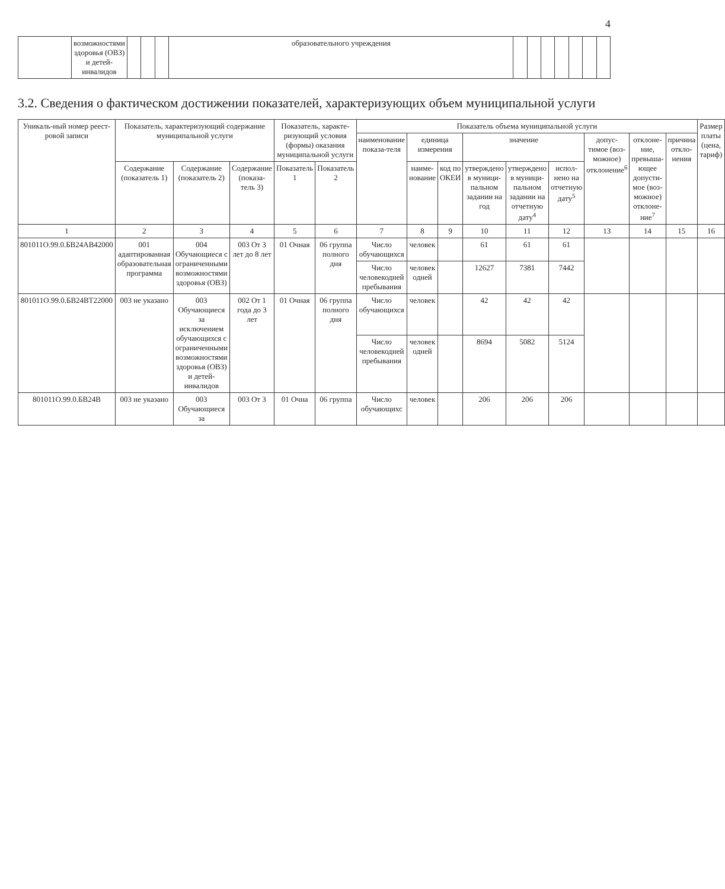4
| | возможностями здоровья (ОВЗ) и детей-инвалидов | | | | образовательного учреждения | | | | | | | |
3.2. Сведения о фактическом достижении показателей, характеризующих объем муниципальной услуги
| Уникаль-ный номер реест-ровой записи | Показатель, характеризующий содержание муниципальной услуги | | | Показатель, характе-ризующий условия (формы) оказания муниципальной услуги | | Показатель объема муниципальной услуги | | | | | | | | | Размер платы (цена, тариф) |
| --- | --- | --- | --- | --- | --- | --- | --- | --- | --- | --- | --- | --- | --- | --- | --- |
| | | | | | | наименование показа-теля | единица измерения | | значение | | | допус-тимое (воз-можное) отклонение<sup>6</sup> | отклоне-ние, превыша-ющее допусти-мое (воз-можное) отклоне-ние<sup>7</sup> | причина откло-нения | |
| | Содержание (показатель 1) | Содержание (показатель 2) | Содержание (показа-тель 3) | Показатель 1 | Показатель 2 | | наиме-нование | код по ОКЕИ | утверждено в муници-пальном задании на год | утверждено в муници-пальном задании на отчетную дату<sup>4</sup> | испол-нено на отчетную дату<sup>5</sup> | | | | |
| 1 | 2 | 3 | 4 | 5 | 6 | 7 | 8 | 9 | 10 | 11 | 12 | 13 | 14 | 15 | 16 |
| 801011О.99.0.БВ24АВ42000 | 001 адаптированная образовательная программа | 004 Обучающиеся с ограниченными возможностями здоровья (ОВЗ) | 003 От 3 лет до 8 лет | 01 Очная | 06 группа полного дня | Число обучающихся | человек | | 61 | 61 | 61 | | | | |
| | | | | | | Число человекодней пребывания | человек одней | | 12627 | 7381 | 7442 | | | | |
| 801011О.99.0.БВ24ВТ22000 | 003 не указано | 003 Обучающиеся за исключением обучающихся с ограниченными возможностями здоровья (ОВЗ) и детей-инвалидов | 002 От 1 года до 3 лет | 01 Очная | 06 группа полного дня | Число обучающихся | человек | | 42 | 42 | 42 | | | | |
| | | | | | | Число человекодней пребывания | человек одней | | 8694 | 5082 | 5124 | | | | |
| 801011О.99.0.БВ24В | 003 не указано | 003 Обучающиеся за | 003 От 3 | 01 Очна | 06 группа | Число обучающихс | человек | | 206 | 206 | 206 | | | | |